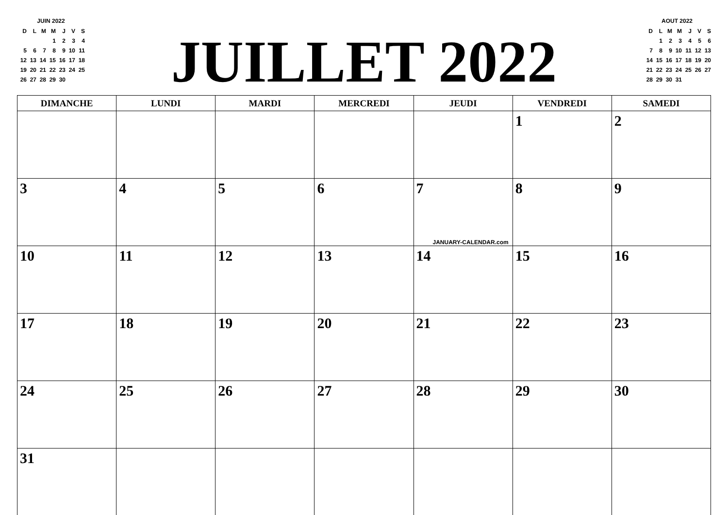JUIN 2022
| D | L | M | M | J | V | S |
| | | | 1 | 2 | 3 | 4 |
| 5 | 6 | 7 | 8 | 9 | 10 | 11 |
| 12 | 13 | 14 | 15 | 16 | 17 | 18 |
| 19 | 20 | 21 | 22 | 23 | 24 | 25 |
| 26 | 27 | 28 | 29 | 30 | | |
JUILLET 2022
AOUT 2022
| D | L | M | M | J | V | S |
| | 1 | 2 | 3 | 4 | 5 | 6 |
| 7 | 8 | 9 | 10 | 11 | 12 | 13 |
| 14 | 15 | 16 | 17 | 18 | 19 | 20 |
| 21 | 22 | 23 | 24 | 25 | 26 | 27 |
| 28 | 29 | 30 | 31 | | | |
| DIMANCHE | LUNDI | MARDI | MERCREDI | JEUDI | VENDREDI | SAMEDI |
| --- | --- | --- | --- | --- | --- | --- |
| | | | | | 1 | 2 |
| 3 | 4 | 5 | 6 | 7 JANUARY-CALENDAR.com | 8 | 9 |
| 10 | 11 | 12 | 13 | 14 | 15 | 16 |
| 17 | 18 | 19 | 20 | 21 | 22 | 23 |
| 24 | 25 | 26 | 27 | 28 | 29 | 30 |
| 31 | | | | | | |